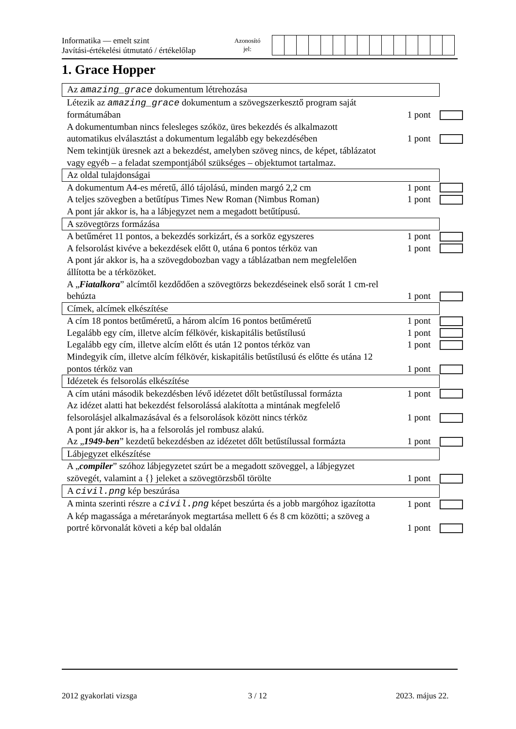Informatika — emelt szint
Javítási-értékelési útmutató / értékelőlap
Azonosító
jel:
1. Grace Hopper
| Az amazing_grace dokumentum létrehozása | | | |
| Létezik az amazing_grace dokumentum a szövegszerkesztő program saját formátumában | 1 pont | | |
| A dokumentumban nincs felesleges szóköz, üres bekezdés és alkalmazott automatikus elválasztást a dokumentum legalább egy bekezdésében | 1 pont | | |
| Nem tekintjük üresnek azt a bekezdést, amelyben szöveg nincs, de képet, táblázatot vagy egyéb – a feladat szempontjából szükséges – objektumot tartalmaz. | | | |
| Az oldal tulajdonságai | | | |
| A dokumentum A4-es méretű, álló tájolású, minden margó 2,2 cm | 1 pont | | |
| A teljes szövegben a betűtípus Times New Roman (Nimbus Roman) | 1 pont | | |
| A pont jár akkor is, ha a lábjegyzet nem a megadott betűtípusú. | | | |
| A szövegtörzs formázása | | | |
| A betűméret 11 pontos, a bekezdés sorkizárt, és a sorköz egyszeres | 1 pont | | |
| A felsorolást kivéve a bekezdések előtt 0, utána 6 pontos térköz van | 1 pont | | |
| A pont jár akkor is, ha a szövegdobozban vagy a táblázatban nem megfelelően állította be a térközöket. | | | |
| A „ Fiatalkora ” alcímtől kezdődően a szövegtörzs bekezdéseinek első sorát 1 cm-rel behúzta | 1 pont | | |
| Címek, alcímek elkészítése | | | |
| A cím 18 pontos betűméretű, a három alcím 16 pontos betűméretű | 1 pont | | |
| Legalább egy cím, illetve alcím félkövér, kiskapitális betűstílusú | 1 pont | | |
| Legalább egy cím, illetve alcím előtt és után 12 pontos térköz van | 1 pont | | |
| Mindegyik cím, illetve alcím félkövér, kiskapitális betűstílusú és előtte és utána 12 pontos térköz van | 1 pont | | |
| Idézetek és felsorolás elkészítése | | | |
| A cím utáni második bekezdésben lévő idézetet dőlt betűstílussal formázta | 1 pont | | |
| Az idézet alatti hat bekezdést felsorolássá alakította a mintának megfelelő felsorolásjel alkalmazásával és a felsorolások között nincs térköz | 1 pont | | |
| A pont jár akkor is, ha a felsorolás jel rombusz alakú. | | | |
| Az „ 1949-ben ” kezdetű bekezdésben az idézetet dőlt betűstílussal formázta | 1 pont | | |
| Lábjegyzet elkészítése | | | |
| A „ compiler ” szóhoz lábjegyzetet szúrt be a megadott szöveggel, a lábjegyzet szövegét, valamint a {} jeleket a szövegtörzsből törölte | 1 pont | | |
| A civil.png kép beszúrása | | | |
| A minta szerinti részre a civil.png képet beszúrta és a jobb margóhoz igazította | 1 pont | | |
| A kép magassága a méretarányok megtartása mellett 6 és 8 cm közötti; a szöveg a portré körvonalát követi a kép bal oldalán | 1 pont | | |
2012 gyakorlati vizsga 3 / 12 2023. május 22.